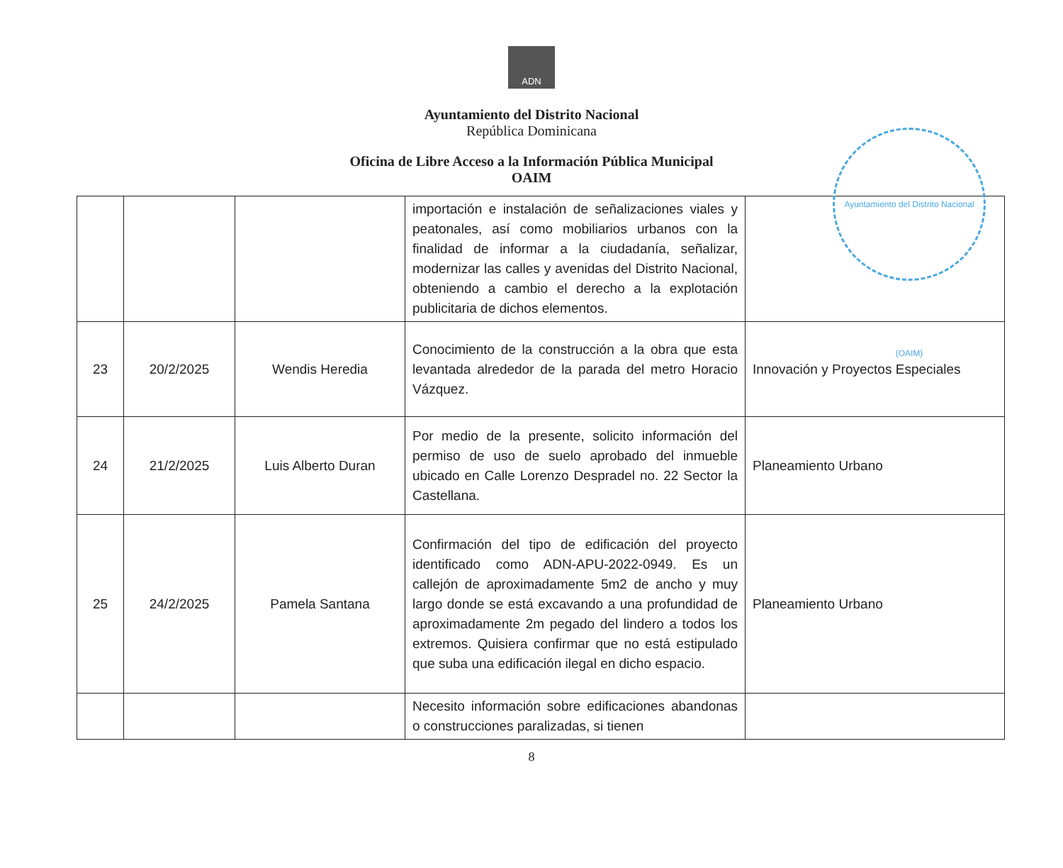ADN
Ayuntamiento del Distrito Nacional
República Dominicana
Oficina de Libre Acceso a la Información Pública Municipal
OAIM
Ayuntamiento del Distrito Nacional (OAIM)
| | | | importación e instalación de señalizaciones viales y peatonales, así como mobiliarios urbanos con la finalidad de informar a la ciudadanía, señalizar, modernizar las calles y avenidas del Distrito Nacional, obteniendo a cambio el derecho a la explotación publicitaria de dichos elementos. | |
| 23 | 20/2/2025 | Wendis Heredia | Conocimiento de la construcción a la obra que esta levantada alrededor de la parada del metro Horacio Vázquez. | Innovación y Proyectos Especiales |
| 24 | 21/2/2025 | Luis Alberto Duran | Por medio de la presente, solicito información del permiso de uso de suelo aprobado del inmueble ubicado en Calle Lorenzo Despradel no. 22 Sector la Castellana. | Planeamiento Urbano |
| 25 | 24/2/2025 | Pamela Santana | Confirmación del tipo de edificación del proyecto identificado como ADN-APU-2022-0949. Es un callejón de aproximadamente 5m2 de ancho y muy largo donde se está excavando a una profundidad de aproximadamente 2m pegado del lindero a todos los extremos. Quisiera confirmar que no está estipulado que suba una edificación ilegal en dicho espacio. | Planeamiento Urbano |
| | | | Necesito información sobre edificaciones abandonas o construcciones paralizadas, si tienen | |
8